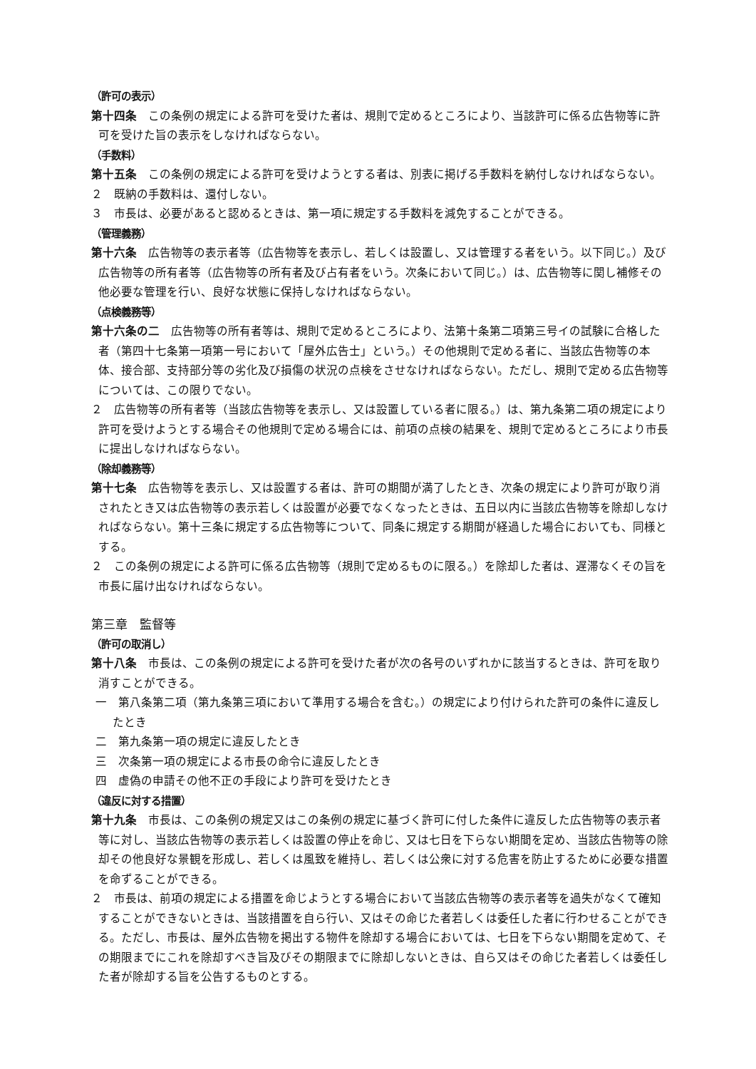（許可の表示）
第十四条　この条例の規定による許可を受けた者は、規則で定めるところにより、当該許可に係る広告物等に許可を受けた旨の表示をしなければならない。
（手数料）
第十五条　この条例の規定による許可を受けようとする者は、別表に掲げる手数料を納付しなければならない。
２　既納の手数料は、還付しない。
３　市長は、必要があると認めるときは、第一項に規定する手数料を減免することができる。
（管理義務）
第十六条　広告物等の表示者等（広告物等を表示し、若しくは設置し、又は管理する者をいう。以下同じ。）及び広告物等の所有者等（広告物等の所有者及び占有者をいう。次条において同じ。）は、広告物等に関し補修その他必要な管理を行い、良好な状態に保持しなければならない。
（点検義務等）
第十六条の二　広告物等の所有者等は、規則で定めるところにより、法第十条第二項第三号イの試験に合格した者（第四十七条第一項第一号において「屋外広告士」という。）その他規則で定める者に、当該広告物等の本体、接合部、支持部分等の劣化及び損傷の状況の点検をさせなければならない。ただし、規則で定める広告物等については、この限りでない。
２　広告物等の所有者等（当該広告物等を表示し、又は設置している者に限る。）は、第九条第二項の規定により許可を受けようとする場合その他規則で定める場合には、前項の点検の結果を、規則で定めるところにより市長に提出しなければならない。
（除却義務等）
第十七条　広告物等を表示し、又は設置する者は、許可の期間が満了したとき、次条の規定により許可が取り消されたとき又は広告物等の表示若しくは設置が必要でなくなったときは、五日以内に当該広告物等を除却しなければならない。第十三条に規定する広告物等について、同条に規定する期間が経過した場合においても、同様とする。
２　この条例の規定による許可に係る広告物等（規則で定めるものに限る。）を除却した者は、遅滞なくその旨を市長に届け出なければならない。
第三章　監督等
（許可の取消し）
第十八条　市長は、この条例の規定による許可を受けた者が次の各号のいずれかに該当するときは、許可を取り消すことができる。
一　第八条第二項（第九条第三項において準用する場合を含む。）の規定により付けられた許可の条件に違反したとき
二　第九条第一項の規定に違反したとき
三　次条第一項の規定による市長の命令に違反したとき
四　虚偽の申請その他不正の手段により許可を受けたとき
（違反に対する措置）
第十九条　市長は、この条例の規定又はこの条例の規定に基づく許可に付した条件に違反した広告物等の表示者等に対し、当該広告物等の表示若しくは設置の停止を命じ、又は七日を下らない期間を定め、当該広告物等の除却その他良好な景観を形成し、若しくは風致を維持し、若しくは公衆に対する危害を防止するために必要な措置を命ずることができる。
２　市長は、前項の規定による措置を命じようとする場合において当該広告物等の表示者等を過失がなくて確知することができないときは、当該措置を自ら行い、又はその命じた者若しくは委任した者に行わせることができる。ただし、市長は、屋外広告物を掲出する物件を除却する場合においては、七日を下らない期間を定めて、その期限までにこれを除却すべき旨及びその期限までに除却しないときは、自ら又はその命じた者若しくは委任した者が除却する旨を公告するものとする。